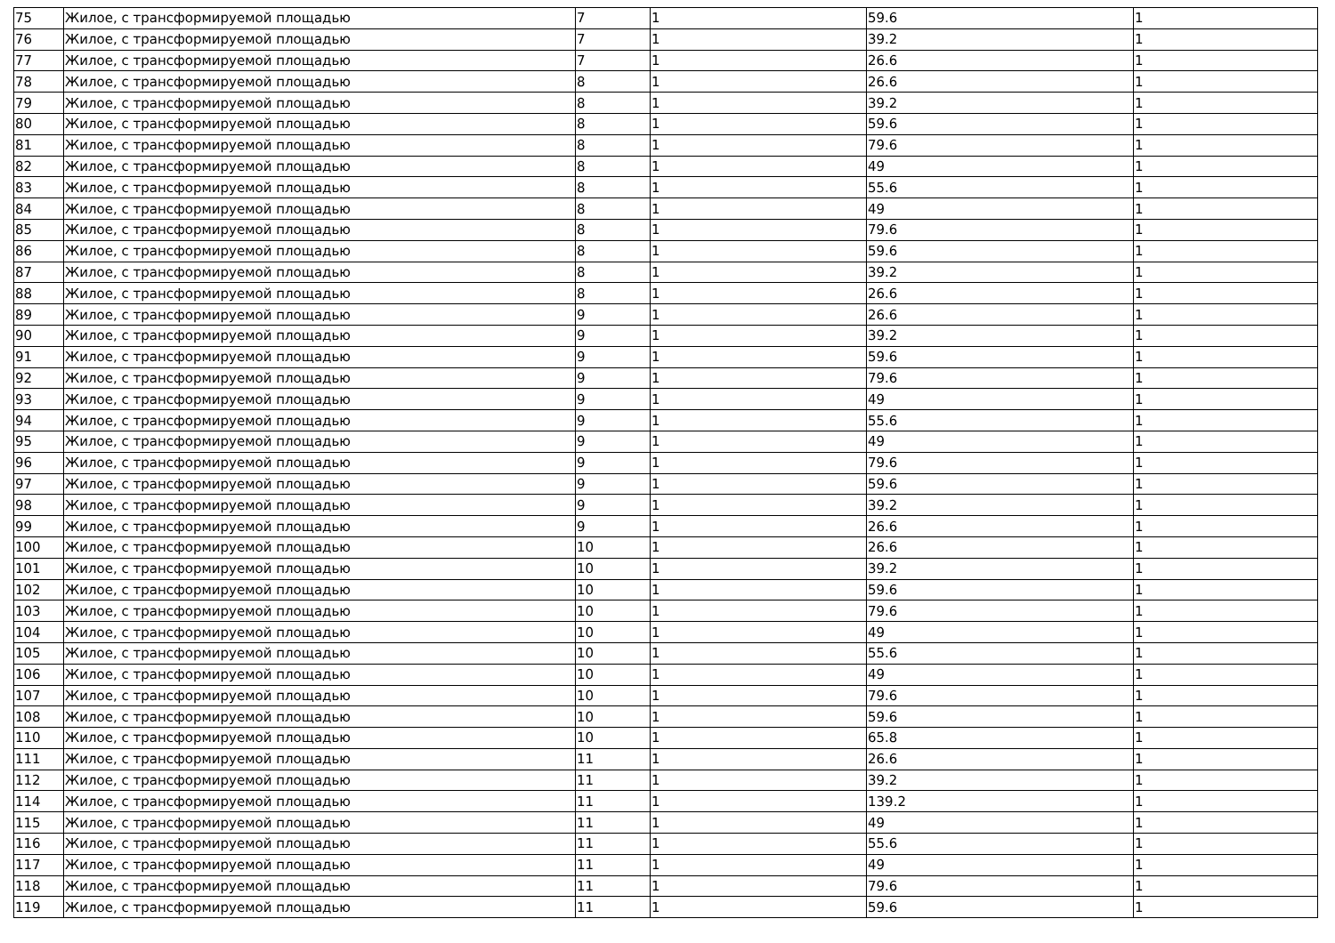| 75 | Жилое, с трансформируемой площадью | 7 | 1 | 59.6 | 1 |
| 76 | Жилое, с трансформируемой площадью | 7 | 1 | 39.2 | 1 |
| 77 | Жилое, с трансформируемой площадью | 7 | 1 | 26.6 | 1 |
| 78 | Жилое, с трансформируемой площадью | 8 | 1 | 26.6 | 1 |
| 79 | Жилое, с трансформируемой площадью | 8 | 1 | 39.2 | 1 |
| 80 | Жилое, с трансформируемой площадью | 8 | 1 | 59.6 | 1 |
| 81 | Жилое, с трансформируемой площадью | 8 | 1 | 79.6 | 1 |
| 82 | Жилое, с трансформируемой площадью | 8 | 1 | 49 | 1 |
| 83 | Жилое, с трансформируемой площадью | 8 | 1 | 55.6 | 1 |
| 84 | Жилое, с трансформируемой площадью | 8 | 1 | 49 | 1 |
| 85 | Жилое, с трансформируемой площадью | 8 | 1 | 79.6 | 1 |
| 86 | Жилое, с трансформируемой площадью | 8 | 1 | 59.6 | 1 |
| 87 | Жилое, с трансформируемой площадью | 8 | 1 | 39.2 | 1 |
| 88 | Жилое, с трансформируемой площадью | 8 | 1 | 26.6 | 1 |
| 89 | Жилое, с трансформируемой площадью | 9 | 1 | 26.6 | 1 |
| 90 | Жилое, с трансформируемой площадью | 9 | 1 | 39.2 | 1 |
| 91 | Жилое, с трансформируемой площадью | 9 | 1 | 59.6 | 1 |
| 92 | Жилое, с трансформируемой площадью | 9 | 1 | 79.6 | 1 |
| 93 | Жилое, с трансформируемой площадью | 9 | 1 | 49 | 1 |
| 94 | Жилое, с трансформируемой площадью | 9 | 1 | 55.6 | 1 |
| 95 | Жилое, с трансформируемой площадью | 9 | 1 | 49 | 1 |
| 96 | Жилое, с трансформируемой площадью | 9 | 1 | 79.6 | 1 |
| 97 | Жилое, с трансформируемой площадью | 9 | 1 | 59.6 | 1 |
| 98 | Жилое, с трансформируемой площадью | 9 | 1 | 39.2 | 1 |
| 99 | Жилое, с трансформируемой площадью | 9 | 1 | 26.6 | 1 |
| 100 | Жилое, с трансформируемой площадью | 10 | 1 | 26.6 | 1 |
| 101 | Жилое, с трансформируемой площадью | 10 | 1 | 39.2 | 1 |
| 102 | Жилое, с трансформируемой площадью | 10 | 1 | 59.6 | 1 |
| 103 | Жилое, с трансформируемой площадью | 10 | 1 | 79.6 | 1 |
| 104 | Жилое, с трансформируемой площадью | 10 | 1 | 49 | 1 |
| 105 | Жилое, с трансформируемой площадью | 10 | 1 | 55.6 | 1 |
| 106 | Жилое, с трансформируемой площадью | 10 | 1 | 49 | 1 |
| 107 | Жилое, с трансформируемой площадью | 10 | 1 | 79.6 | 1 |
| 108 | Жилое, с трансформируемой площадью | 10 | 1 | 59.6 | 1 |
| 110 | Жилое, с трансформируемой площадью | 10 | 1 | 65.8 | 1 |
| 111 | Жилое, с трансформируемой площадью | 11 | 1 | 26.6 | 1 |
| 112 | Жилое, с трансформируемой площадью | 11 | 1 | 39.2 | 1 |
| 114 | Жилое, с трансформируемой площадью | 11 | 1 | 139.2 | 1 |
| 115 | Жилое, с трансформируемой площадью | 11 | 1 | 49 | 1 |
| 116 | Жилое, с трансформируемой площадью | 11 | 1 | 55.6 | 1 |
| 117 | Жилое, с трансформируемой площадью | 11 | 1 | 49 | 1 |
| 118 | Жилое, с трансформируемой площадью | 11 | 1 | 79.6 | 1 |
| 119 | Жилое, с трансформируемой площадью | 11 | 1 | 59.6 | 1 |